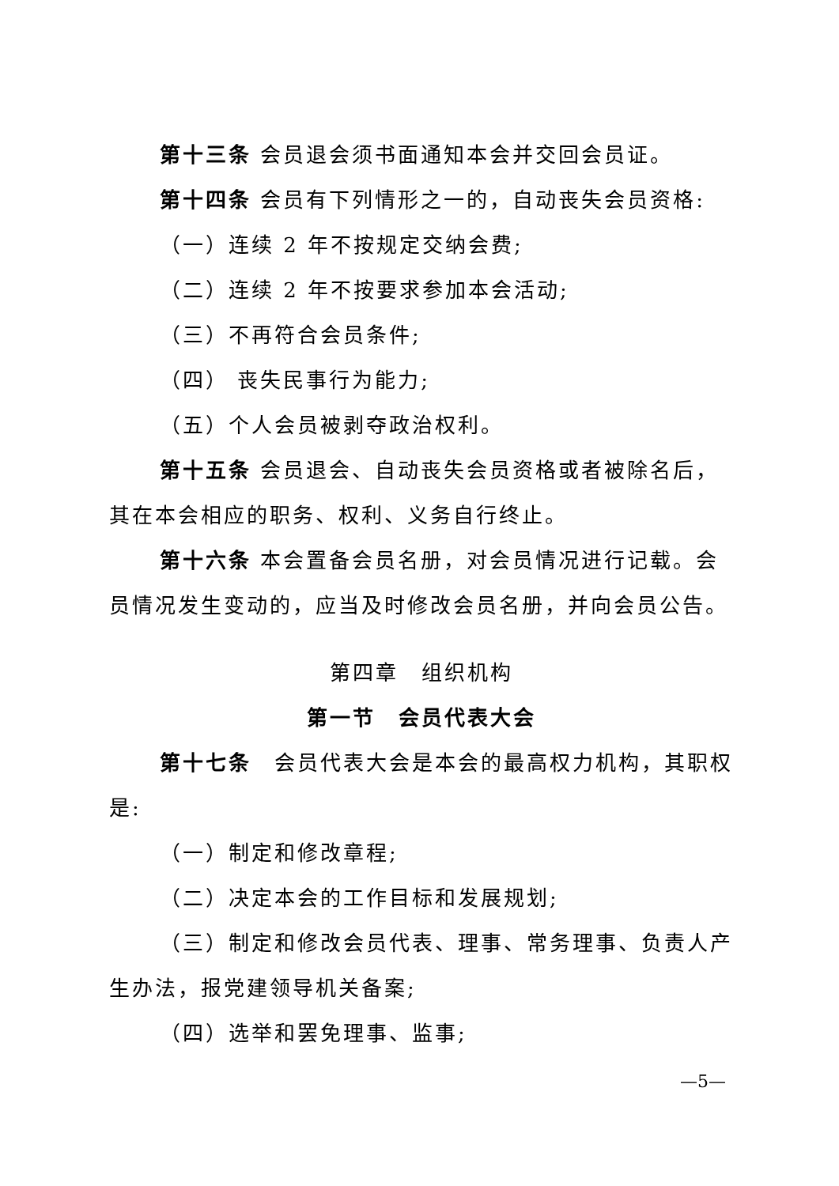第十三条 会员退会须书面通知本会并交回会员证。
第十四条 会员有下列情形之一的，自动丧失会员资格:
（一）连续 2 年不按规定交纳会费;
（二）连续 2 年不按要求参加本会活动;
（三）不再符合会员条件;
（四） 丧失民事行为能力;
（五）个人会员被剥夺政治权利。
第十五条 会员退会、自动丧失会员资格或者被除名后，其在本会相应的职务、权利、义务自行终止。
第十六条 本会置备会员名册，对会员情况进行记载。会员情况发生变动的，应当及时修改会员名册，并向会员公告。
第四章　组织机构
第一节　会员代表大会
第十七条　会员代表大会是本会的最高权力机构，其职权是:
（一）制定和修改章程;
（二）决定本会的工作目标和发展规划;
（三）制定和修改会员代表、理事、常务理事、负责人产生办法，报党建领导机关备案;
（四）选举和罢免理事、监事;
—5—